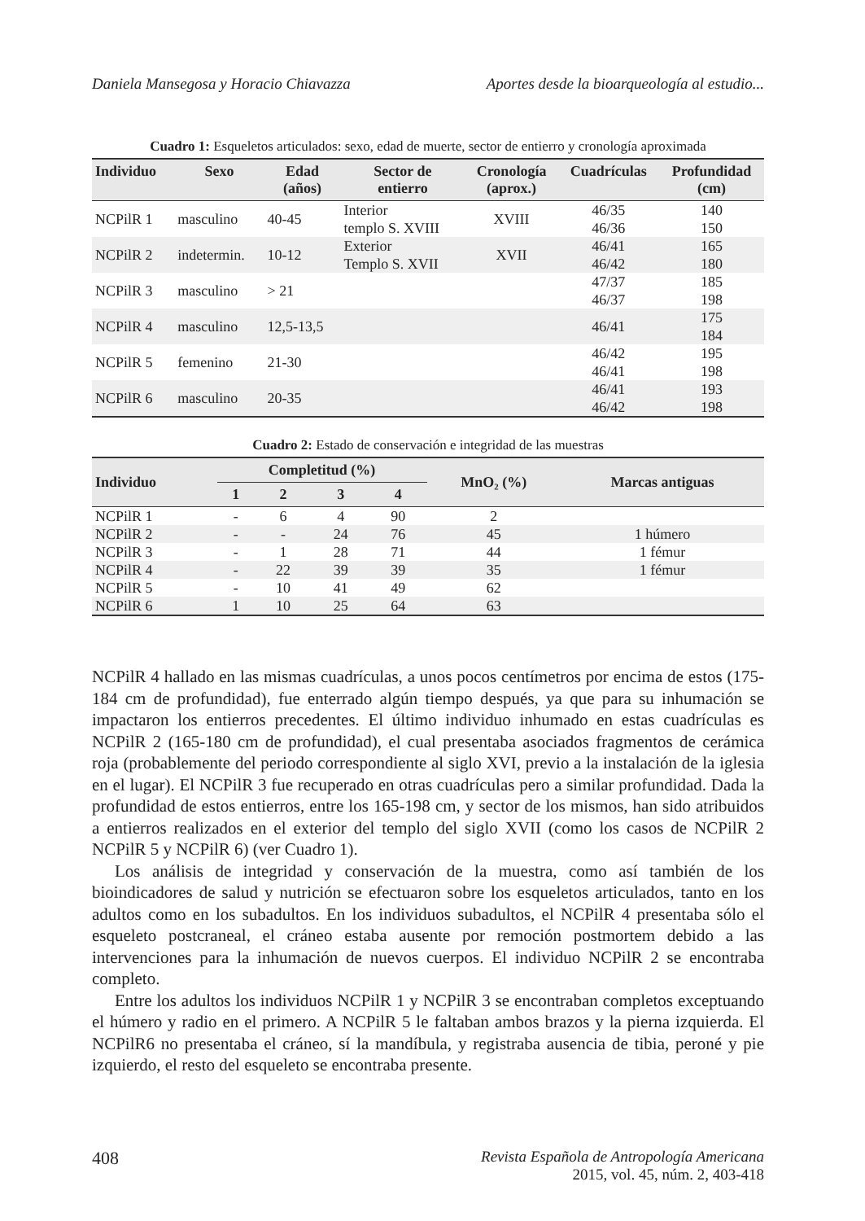Daniela Mansegosa y Horacio Chiavazza Aportes desde la bioarqueología al estudio...
Cuadro 1: Esqueletos articulados: sexo, edad de muerte, sector de entierro y cronología aproximada
| Individuo | Sexo | Edad (años) | Sector de entierro | Cronología (aprox.) | Cuadrículas | Profundidad (cm) |
| --- | --- | --- | --- | --- | --- | --- |
| NCPilR 1 | masculino | 40-45 | Interior templo S. XVIII | XVIII | 46/35 46/36 | 140 150 |
| NCPilR 2 | indetermin. | 10-12 | Exterior Templo S. XVII | XVII | 46/41 46/42 | 165 180 |
| NCPilR 3 | masculino | > 21 | | | 47/37 46/37 | 185 198 |
| NCPilR 4 | masculino | 12,5-13,5 | | | 46/41 | 175 184 |
| NCPilR 5 | femenino | 21-30 | | | 46/42 46/41 | 195 198 |
| NCPilR 6 | masculino | 20-35 | | | 46/41 46/42 | 193 198 |
Cuadro 2: Estado de conservación e integridad de las muestras
| Individuo | Completitud (%) | | | | MnO₂ (%) | Marcas antiguas |
| --- | --- | --- | --- | --- | --- | --- |
| | 1 | 2 | 3 | 4 | | |
| NCPilR 1 | - | 6 | 4 | 90 | 2 | |
| NCPilR 2 | - | - | 24 | 76 | 45 | 1 húmero |
| NCPilR 3 | - | 1 | 28 | 71 | 44 | 1 fémur |
| NCPilR 4 | - | 22 | 39 | 39 | 35 | 1 fémur |
| NCPilR 5 | - | 10 | 41 | 49 | 62 | |
| NCPilR 6 | 1 | 10 | 25 | 64 | 63 | |
NCPilR 4 hallado en las mismas cuadrículas, a unos pocos centímetros por encima de estos (175-184 cm de profundidad), fue enterrado algún tiempo después, ya que para su inhumación se impactaron los entierros precedentes. El último individuo inhumado en estas cuadrículas es NCPilR 2 (165-180 cm de profundidad), el cual presentaba asociados fragmentos de cerámica roja (probablemente del periodo correspondiente al siglo XVI, previo a la instalación de la iglesia en el lugar). El NCPilR 3 fue recuperado en otras cuadrículas pero a similar profundidad. Dada la profundidad de estos entierros, entre los 165-198 cm, y sector de los mismos, han sido atribuidos a entierros realizados en el exterior del templo del siglo XVII (como los casos de NCPilR 2 NCPilR 5 y NCPilR 6) (ver Cuadro 1).
Los análisis de integridad y conservación de la muestra, como así también de los bioindicadores de salud y nutrición se efectuaron sobre los esqueletos articulados, tanto en los adultos como en los subadultos. En los individuos subadultos, el NCPilR 4 presentaba sólo el esqueleto postcraneal, el cráneo estaba ausente por remoción postmortem debido a las intervenciones para la inhumación de nuevos cuerpos. El individuo NCPilR 2 se encontraba completo.
Entre los adultos los individuos NCPilR 1 y NCPilR 3 se encontraban completos exceptuando el húmero y radio en el primero. A NCPilR 5 le faltaban ambos brazos y la pierna izquierda. El NCPilR6 no presentaba el cráneo, sí la mandíbula, y registraba ausencia de tibia, peroné y pie izquierdo, el resto del esqueleto se encontraba presente.
408 Revista Española de Antropología Americana
2015, vol. 45, núm. 2, 403-418